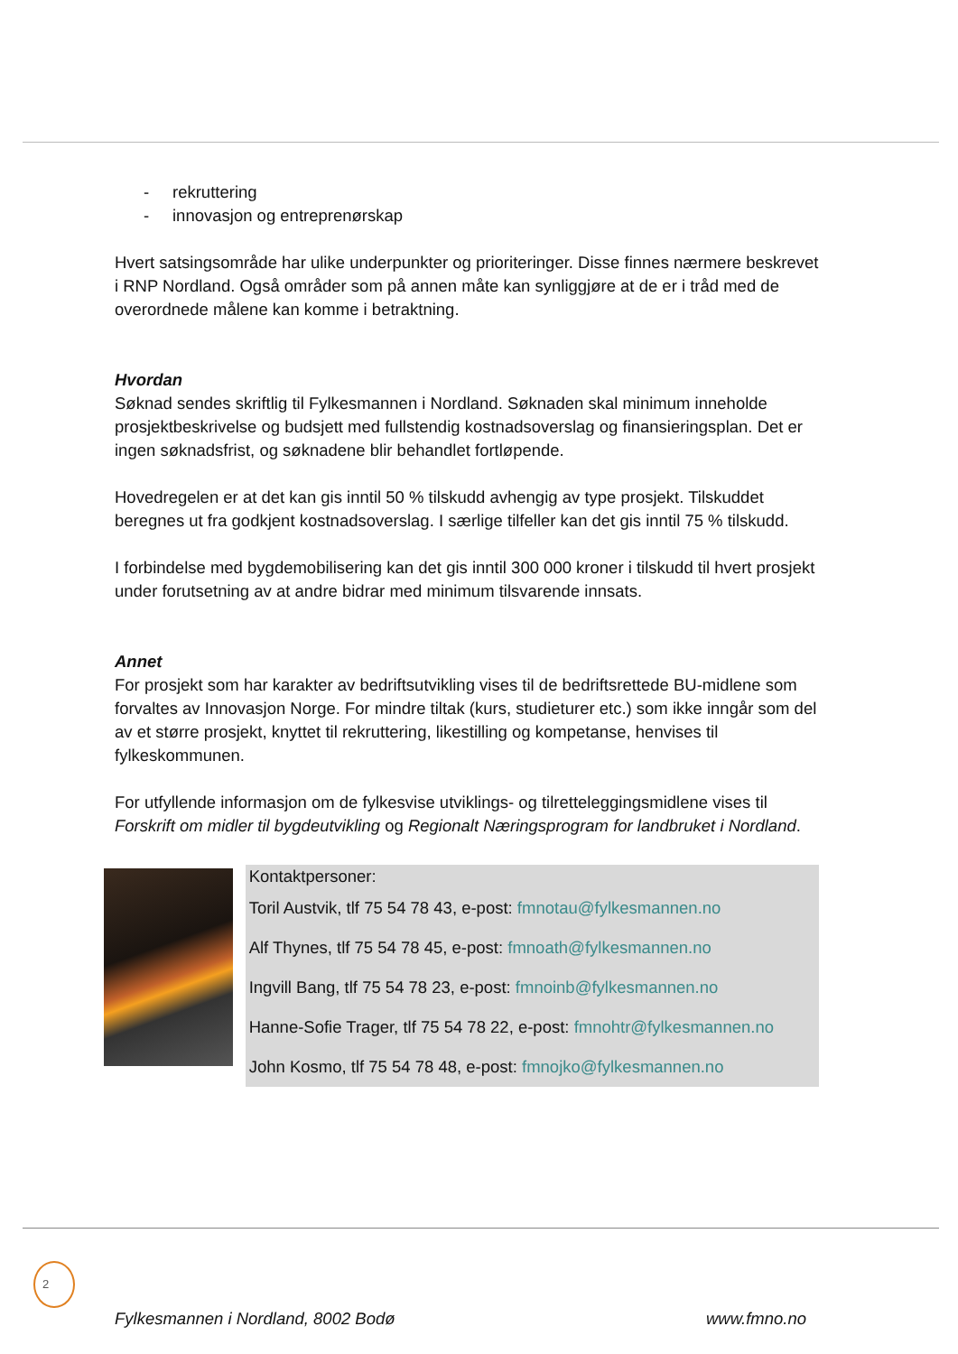- rekruttering
- innovasjon og entreprenørskap
Hvert satsingsområde har ulike underpunkter og prioriteringer. Disse finnes nærmere beskrevet i RNP Nordland. Også områder som på annen måte kan synliggjøre at de er i tråd med de overordnede målene kan komme i betraktning.
Hvordan
Søknad sendes skriftlig til Fylkesmannen i Nordland. Søknaden skal minimum inneholde prosjektbeskrivelse og budsjett med fullstendig kostnadsoverslag og finansieringsplan. Det er ingen søknadsfrist, og søknadene blir behandlet fortløpende.
Hovedregelen er at det kan gis inntil 50 % tilskudd avhengig av type prosjekt. Tilskuddet beregnes ut fra godkjent kostnadsoverslag. I særlige tilfeller kan det gis inntil 75 % tilskudd.
I forbindelse med bygdemobilisering kan det gis inntil 300 000 kroner i tilskudd til hvert prosjekt under forutsetning av at andre bidrar med minimum tilsvarende innsats.
Annet
For prosjekt som har karakter av bedriftsutvikling vises til de bedriftsrettede BU-midlene som forvaltes av Innovasjon Norge. For mindre tiltak (kurs, studieturer etc.) som ikke inngår som del av et større prosjekt, knyttet til rekruttering, likestilling og kompetanse, henvises til fylkeskommunen.
For utfyllende informasjon om de fylkesvise utviklings- og tilretteleggingsmidlene vises til Forskrift om midler til bygdeutvikling og Regionalt Næringsprogram for landbruket i Nordland.
Kontaktpersoner:
Toril Austvik, tlf 75 54 78 43, e-post: fmnotau@fylkesmannen.no
Alf Thynes, tlf 75 54 78 45, e-post: fmnoath@fylkesmannen.no
Ingvill Bang, tlf 75 54 78 23, e-post: fmnoinb@fylkesmannen.no
Hanne-Sofie Trager, tlf 75 54 78 22, e-post: fmnohtr@fylkesmannen.no
John Kosmo, tlf 75 54 78 48, e-post: fmnojko@fylkesmannen.no
2
Fylkesmannen i Nordland, 8002 Bodø www.fmno.no